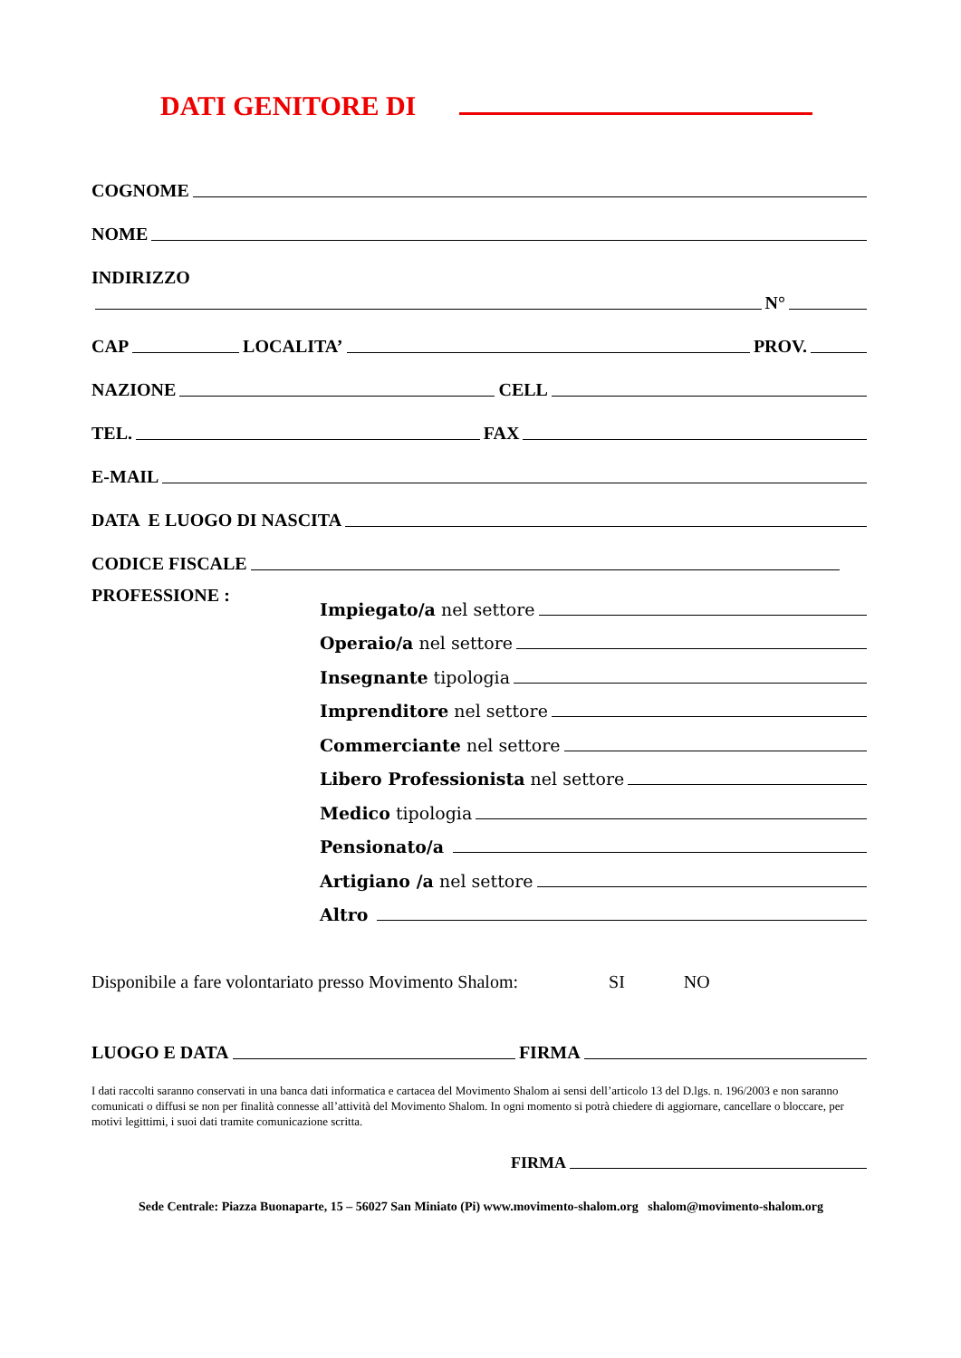DATI GENITORE DI
COGNOME
NOME
INDIRIZZO
N°
CAP
LOCALITA’
PROV.
NAZIONE
CELL
TEL.
FAX
E-MAIL
DATA E LUOGO DI NASCITA
CODICE FISCALE
PROFESSIONE :
Impiegato/a nel settore
Operaio/a nel settore
Insegnante tipologia
Imprenditore nel settore
Commerciante nel settore
Libero Professionista nel settore
Medico tipologia
Pensionato/a
Artigiano /a nel settore
Altro
Disponibile a fare volontariato presso Movimento Shalom: SI NO
LUOGO E DATA
FIRMA
I dati raccolti saranno conservati in una banca dati informatica e cartacea del Movimento Shalom ai sensi dell’articolo 13 del D.lgs. n. 196/2003 e non saranno comunicati o diffusi se non per finalità connesse all’attività del Movimento Shalom. In ogni momento si potrà chiedere di aggiornare, cancellare o bloccare, per motivi legittimi, i suoi dati tramite comunicazione scritta.
FIRMA
Sede Centrale: Piazza Buonaparte, 15 – 56027 San Miniato (Pi) www.movimento-shalom.org shalom@movimento-shalom.org